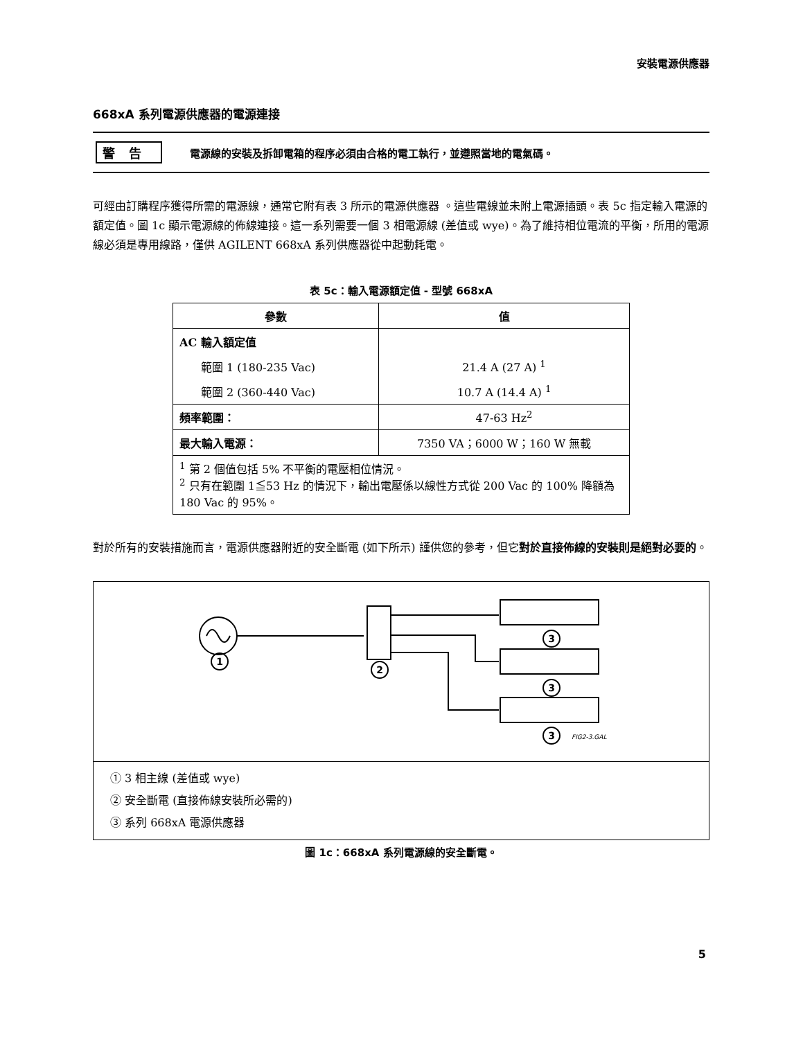安裝電源供應器
668xA 系列電源供應器的電源連接
警告 電源線的安裝及拆卸電箱的程序必須由合格的電工執行，並遵照當地的電氣碼。
可經由訂購程序獲得所需的電源線，通常它附有表 3 所示的電源供應器 。這些電線並未附上電源插頭。表 5c 指定輸入電源的額定值。圖 1c 顯示電源線的佈線連接。這一系列需要一個 3 相電源線 (差值或 wye)。為了維持相位電流的平衡，所用的電源線必須是專用線路，僅供 AGILENT 668xA 系列供應器從中起動耗電。
表 5c：輸入電源額定值 - 型號 668xA
| 參數 | 值 |
| --- | --- |
| AC 輸入額定值 | |
| 範圍 1 (180-235 Vac) | 21.4 A (27 A) <sup>1</sup> |
| 範圍 2 (360-440 Vac) | 10.7 A (14.4 A) <sup>1</sup> |
| 頻率範圍： | 47-63 Hz<sup>2</sup> |
| 最大輸入電源： | 7350 VA；6000 W；160 W 無載 |
| <sup>1</sup> 第 2 個值包括 5% 不平衡的電壓相位情況。 <sup>2</sup> 只有在範圍 1≦53 Hz 的情況下，輸出電壓係以線性方式從 200 Vac 的 100% 降額為 180 Vac 的 95%。 | |
對於所有的安裝措施而言，電源供應器附近的安全斷電 (如下所示) 謹供您的參考，但它對於直接佈線的安裝則是絕對必要的。
1
2
3
3
3
FIG2-3.GAL
① 3 相主線 (差值或 wye)
② 安全斷電 (直接佈線安裝所必需的)
③ 系列 668xA 電源供應器
圖 1c：668xA 系列電源線的安全斷電。
5